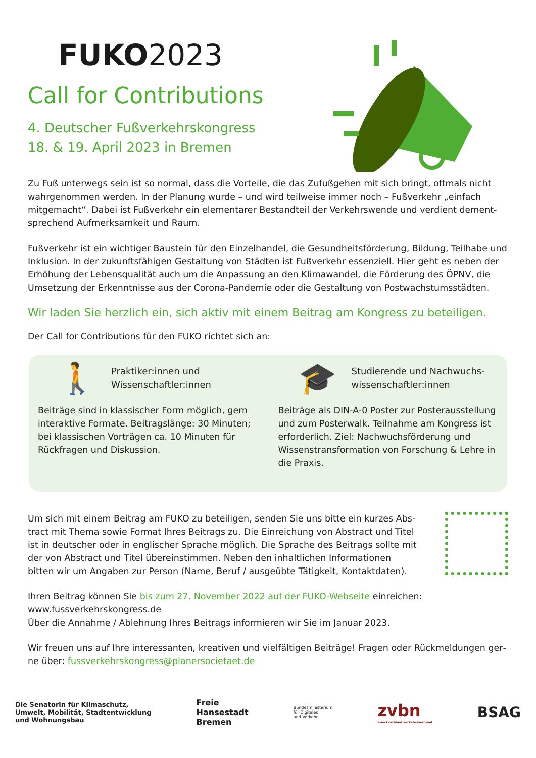FUKO2023
Call for Contributions
4. Deutscher Fußverkehrskongress
18. & 19. April 2023 in Bremen
Zu Fuß unterwegs sein ist so normal, dass die Vorteile, die das Zufußgehen mit sich bringt, oftmals nicht wahrgenommen werden. In der Planung wurde – und wird teilweise immer noch – Fußverkehr „einfach mitgemacht“. Dabei ist Fußverkehr ein elementarer Bestandteil der Verkehrswende und verdient dement­sprechend Aufmerksamkeit und Raum.
Fußverkehr ist ein wichtiger Baustein für den Einzelhandel, die Gesundheitsförderung, Bildung, Teilhabe und Inklusion. In der zukunftsfähigen Gestaltung von Städten ist Fußverkehr essenziell. Hier geht es neben der Erhöhung der Lebensqualität auch um die Anpassung an den Klimawandel, die Förderung des ÖPNV, die Umsetzung der Erkenntnisse aus der Corona-Pandemie oder die Gestaltung von Postwachstumsstäd­ten.
Wir laden Sie herzlich ein, sich aktiv mit einem Beitrag am Kongress zu beteiligen.
Der Call for Contributions für den FUKO richtet sich an:
🚶 Praktiker:innen und
Wissenschaftler:innen
Beiträge sind in klassischer Form möglich, gern interaktive Formate. Beitragslänge: 30 Minuten; bei klassischen Vorträgen ca. 10 Minuten für Rückfragen und Diskussion.
🎓 Studierende und Nachwuchs-
wissenschaftler:innen
Beiträge als DIN-A-0 Poster zur Posterausstellung und zum Posterwalk. Teilnahme am Kongress ist erforderlich. Ziel: Nachwuchsförderung und Wissenstransformation von Forschung & Lehre in die Praxis.
Um sich mit einem Beitrag am FUKO zu beteiligen, senden Sie uns bitte ein kurzes Abs­tract mit Thema sowie Format Ihres Beitrags zu. Die Einreichung von Abstract und Titel ist in deutscher oder in englischer Sprache möglich. Die Sprache des Beitrags sollte mit der von Abstract und Titel übereinstimmen. Neben den inhaltlichen Informationen bitten wir um Angaben zur Person (Name, Beruf / ausgeübte Tätigkeit, Kontaktdaten).
Ihren Beitrag können Sie bis zum 27. November 2022 auf der FUKO-Webseite einreichen:
www.fussverkehrskongress.de
Über die Annahme / Ablehnung Ihres Beitrags informieren wir Sie im Januar 2023.
Wir freuen uns auf Ihre interessanten, kreativen und vielfältigen Beiträge! Fragen oder Rückmeldungen ger­ne über: fussverkehrskongress@planersocietaet.de
Die Senatorin für Klimaschutz,
Umwelt, Mobilität, Stadtentwicklung
und Wohnungsbau
Freie
Hansestadt
Bremen
Bundesministerium
für Digitales
und Verkehr
zvbn
zweckverband verkehrsverbund
BSAG